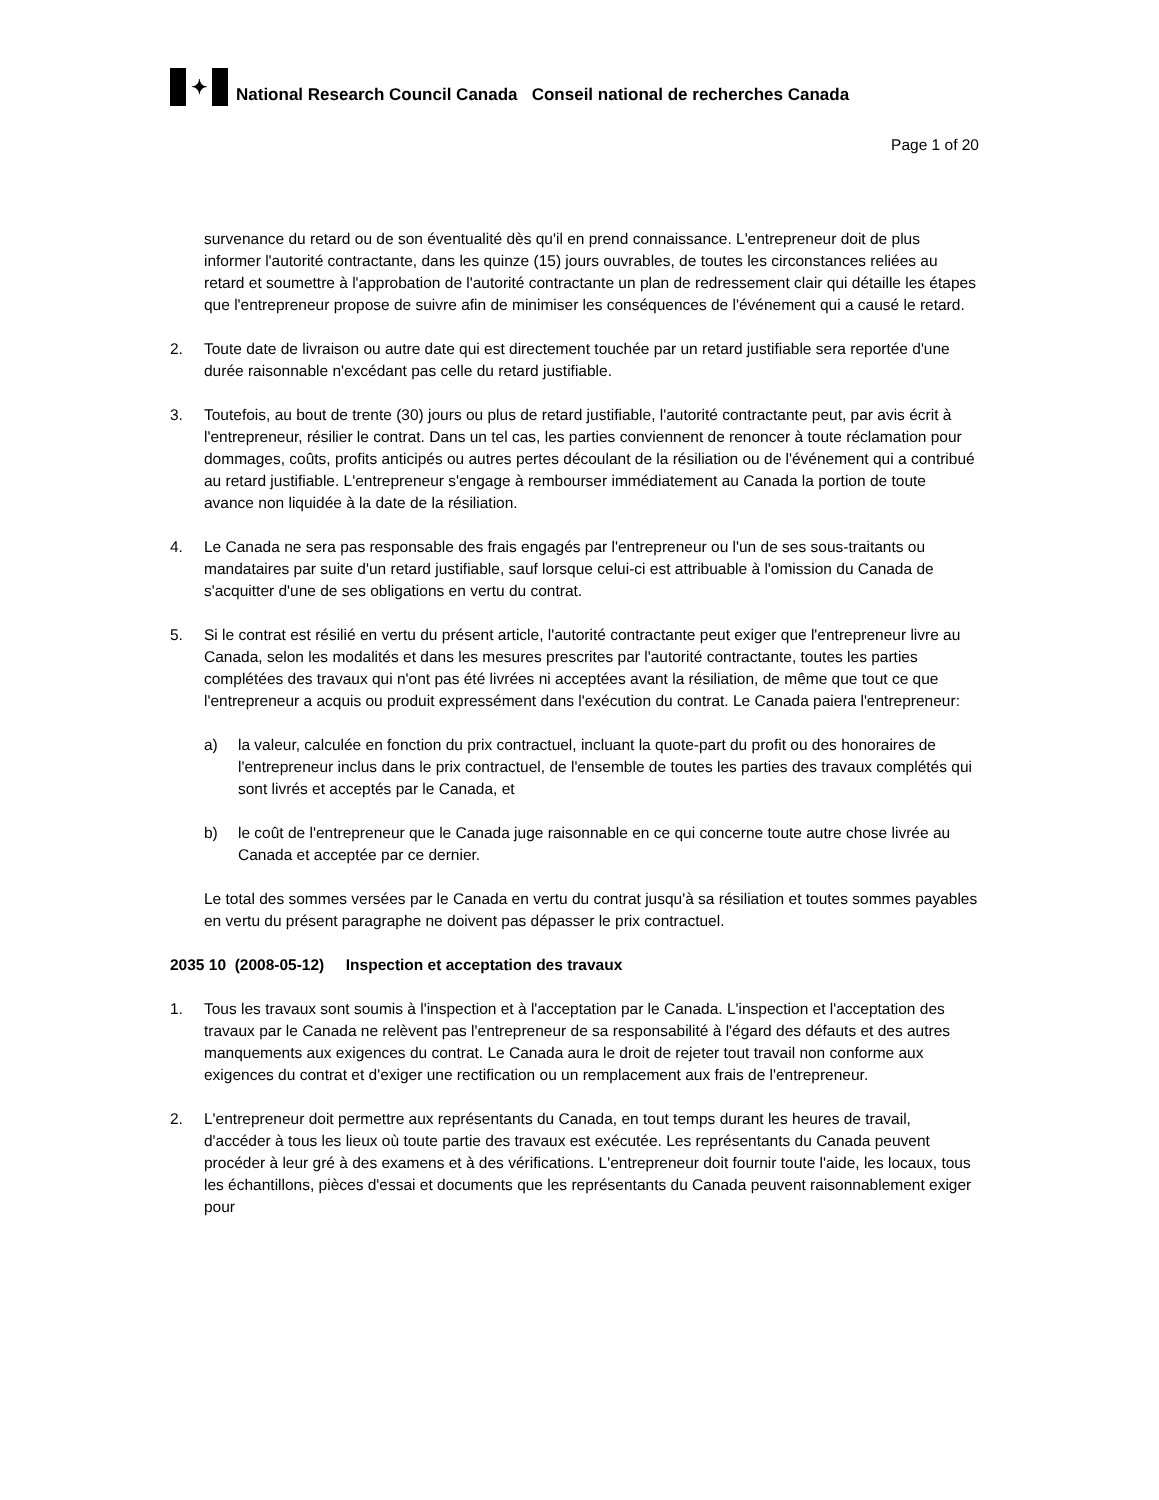✦
National Research Council Canada Conseil national de recherches Canada
Page 1 of 20
survenance du retard ou de son éventualité dès qu'il en prend connaissance. L'entrepreneur doit de plus informer l'autorité contractante, dans les quinze (15) jours ouvrables, de toutes les circonstances reliées au retard et soumettre à l'approbation de l'autorité contractante un plan de redressement clair qui détaille les étapes que l'entrepreneur propose de suivre afin de minimiser les conséquences de l'événement qui a causé le retard.
2. Toute date de livraison ou autre date qui est directement touchée par un retard justifiable sera reportée d'une durée raisonnable n'excédant pas celle du retard justifiable.
3. Toutefois, au bout de trente (30) jours ou plus de retard justifiable, l'autorité contractante peut, par avis écrit à l'entrepreneur, résilier le contrat. Dans un tel cas, les parties conviennent de renoncer à toute réclamation pour dommages, coûts, profits anticipés ou autres pertes découlant de la résiliation ou de l'événement qui a contribué au retard justifiable. L'entrepreneur s'engage à rembourser immédiatement au Canada la portion de toute avance non liquidée à la date de la résiliation.
4. Le Canada ne sera pas responsable des frais engagés par l'entrepreneur ou l'un de ses sous-traitants ou mandataires par suite d'un retard justifiable, sauf lorsque celui-ci est attribuable à l'omission du Canada de s'acquitter d'une de ses obligations en vertu du contrat.
5. Si le contrat est résilié en vertu du présent article, l'autorité contractante peut exiger que l'entrepreneur livre au Canada, selon les modalités et dans les mesures prescrites par l'autorité contractante, toutes les parties complétées des travaux qui n'ont pas été livrées ni acceptées avant la résiliation, de même que tout ce que l'entrepreneur a acquis ou produit expressément dans l'exécution du contrat. Le Canada paiera l'entrepreneur:
a) la valeur, calculée en fonction du prix contractuel, incluant la quote-part du profit ou des honoraires de l'entrepreneur inclus dans le prix contractuel, de l'ensemble de toutes les parties des travaux complétés qui sont livrés et acceptés par le Canada, et
b) le coût de l'entrepreneur que le Canada juge raisonnable en ce qui concerne toute autre chose livrée au Canada et acceptée par ce dernier.
Le total des sommes versées par le Canada en vertu du contrat jusqu'à sa résiliation et toutes sommes payables en vertu du présent paragraphe ne doivent pas dépasser le prix contractuel.
2035 10 (2008-05-12) Inspection et acceptation des travaux
1. Tous les travaux sont soumis à l'inspection et à l'acceptation par le Canada. L'inspection et l'acceptation des travaux par le Canada ne relèvent pas l'entrepreneur de sa responsabilité à l'égard des défauts et des autres manquements aux exigences du contrat. Le Canada aura le droit de rejeter tout travail non conforme aux exigences du contrat et d'exiger une rectification ou un remplacement aux frais de l'entrepreneur.
2. L'entrepreneur doit permettre aux représentants du Canada, en tout temps durant les heures de travail, d'accéder à tous les lieux où toute partie des travaux est exécutée. Les représentants du Canada peuvent procéder à leur gré à des examens et à des vérifications. L'entrepreneur doit fournir toute l'aide, les locaux, tous les échantillons, pièces d'essai et documents que les représentants du Canada peuvent raisonnablement exiger pour